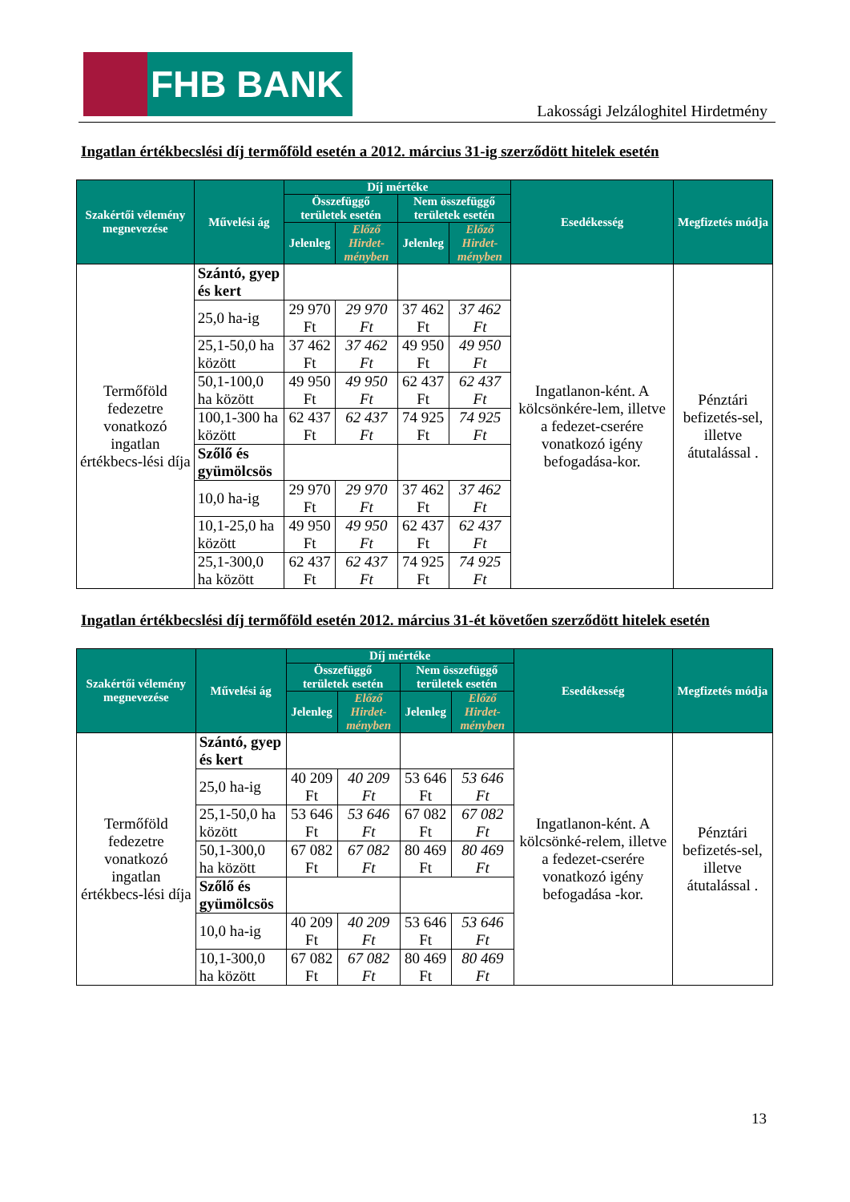FHB BANK
Lakossági Jelzáloghitel Hirdetmény
Ingatlan értékbecslési díj termőföld esetén a 2012. március 31-ig szerződött hitelek esetén
| Szakértői vélemény megnevezése | Művelési ág | Díj mértéke | | | | Esedékesség | Megfizetés módja |
| --- | --- | --- | --- | --- | --- | --- | --- |
| | | Összefüggő területek esetén | | Nem összefüggő területek esetén | | | |
| | | Jelenleg | Előző Hirdet-ményben | Jelenleg | Előző Hirdet-ményben | | |
| Termőföld fedezetre vonatkozó ingatlan értékbecs-lési díja | Szántó, gyep és kert | | | | | Ingatlanon-ként. A kölcsönkére-lem, illetve a fedezet-cserére vonatkozó igény befogadása-kor. | Pénztári befizetés-sel, illetve átutalással . |
| | 25,0 ha-ig | 29 970 Ft | 29 970 Ft | 37 462 Ft | 37 462 Ft | | |
| | 25,1-50,0 ha között | 37 462 Ft | 37 462 Ft | 49 950 Ft | 49 950 Ft | | |
| | 50,1-100,0 ha között | 49 950 Ft | 49 950 Ft | 62 437 Ft | 62 437 Ft | | |
| | 100,1-300 ha között | 62 437 Ft | 62 437 Ft | 74 925 Ft | 74 925 Ft | | |
| | Szőlő és gyümölcsös | | | | | | |
| | 10,0 ha-ig | 29 970 Ft | 29 970 Ft | 37 462 Ft | 37 462 Ft | | |
| | 10,1-25,0 ha között | 49 950 Ft | 49 950 Ft | 62 437 Ft | 62 437 Ft | | |
| | 25,1-300,0 ha között | 62 437 Ft | 62 437 Ft | 74 925 Ft | 74 925 Ft | | |
Ingatlan értékbecslési díj termőföld esetén 2012. március 31-ét követően szerződött hitelek esetén
| Szakértői vélemény megnevezése | Művelési ág | Díj mértéke | | | | Esedékesség | Megfizetés módja |
| --- | --- | --- | --- | --- | --- | --- | --- |
| | | Összefüggő területek esetén | | Nem összefüggő területek esetén | | | |
| | | Jelenleg | Előző Hirdet-ményben | Jelenleg | Előző Hirdet-ményben | | |
| Termőföld fedezetre vonatkozó ingatlan értékbecs-lési díja | Szántó, gyep és kert | | | | | Ingatlanon-ként. A kölcsönké-relem, illetve a fedezet-cserére vonatkozó igény befogadása -kor. | Pénztári befizetés-sel, illetve átutalással . |
| | 25,0 ha-ig | 40 209 Ft | 40 209 Ft | 53 646 Ft | 53 646 Ft | | |
| | 25,1-50,0 ha között | 53 646 Ft | 53 646 Ft | 67 082 Ft | 67 082 Ft | | |
| | 50,1-300,0 ha között | 67 082 Ft | 67 082 Ft | 80 469 Ft | 80 469 Ft | | |
| | Szőlő és gyümölcsös | | | | | | |
| | 10,0 ha-ig | 40 209 Ft | 40 209 Ft | 53 646 Ft | 53 646 Ft | | |
| | 10,1-300,0 ha között | 67 082 Ft | 67 082 Ft | 80 469 Ft | 80 469 Ft | | |
13